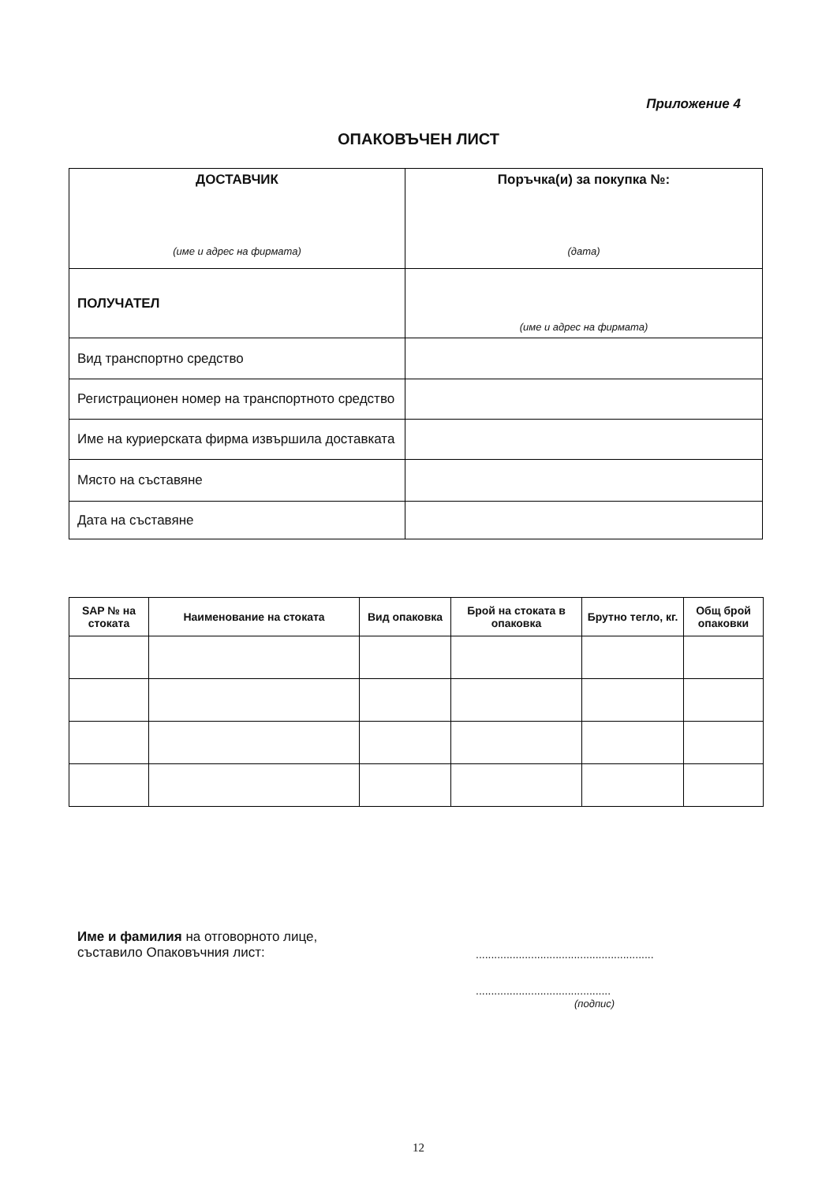Приложение 4
ОПАКОВЪЧЕН ЛИСТ
| ДОСТАВЧИК (име и адрес на фирмата) | Поръчка(и) за покупка №: (дата) |
| ПОЛУЧАТЕЛ | (име и адрес на фирмата) |
| Вид транспортно средство | |
| Регистрационен номер на транспортното средство | |
| Име на куриерската фирма извършила доставката | |
| Място на съставяне | |
| Дата на съставяне | |
| SAP № на стоката | Наименование на стоката | Вид опаковка | Брой на стоката в опаковка | Брутно тегло, кг. | Общ брой опаковки |
| --- | --- | --- | --- | --- | --- |
Име и фамилия на отговорното лице,
съставило Опаковъчния лист:
..........................................................
............................................
(подпис)
12